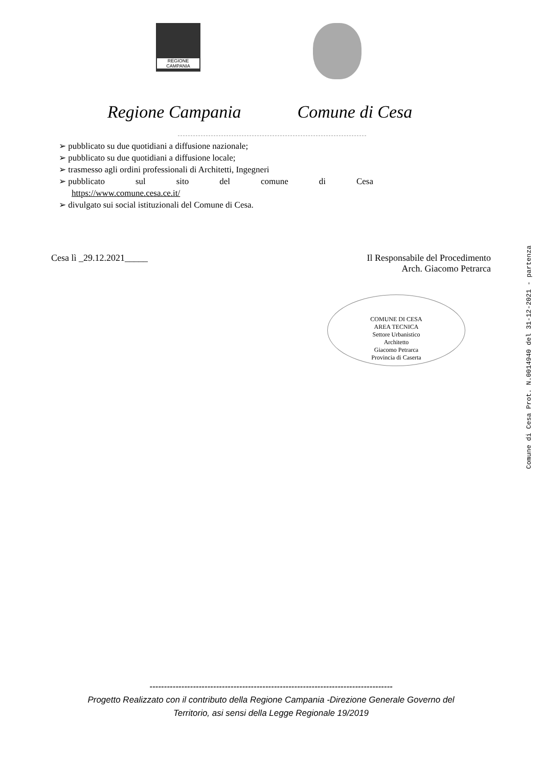REGIONE CAMPANIA
Regione Campania Comune di Cesa
➢ pubblicato su due quotidiani a diffusione nazionale;
➢ pubblicato su due quotidiani a diffusione locale;
➢ trasmesso agli ordini professionali di Architetti, Ingegneri
➢ pubblicato sul sito del comune di Cesa
https://www.comune.cesa.ce.it/
➢ divulgato sui social istituzionali del Comune di Cesa.
Cesa lì _29.12.2021_____ Il Responsabile del Procedimento
Arch. Giacomo Petrarca
COMUNE DI CESA
AREA TECNICA
Settore Urbanistico
Architetto
Giacomo Petrarca
Provincia di Caserta
Comune di Cesa Prot. N.0014940 del 31-12-2021 - partenza
------------------------------------------------------------------------------------
Progetto Realizzato con il contributo della Regione Campania -Direzione Generale Governo del
Territorio, asi sensi della Legge Regionale 19/2019